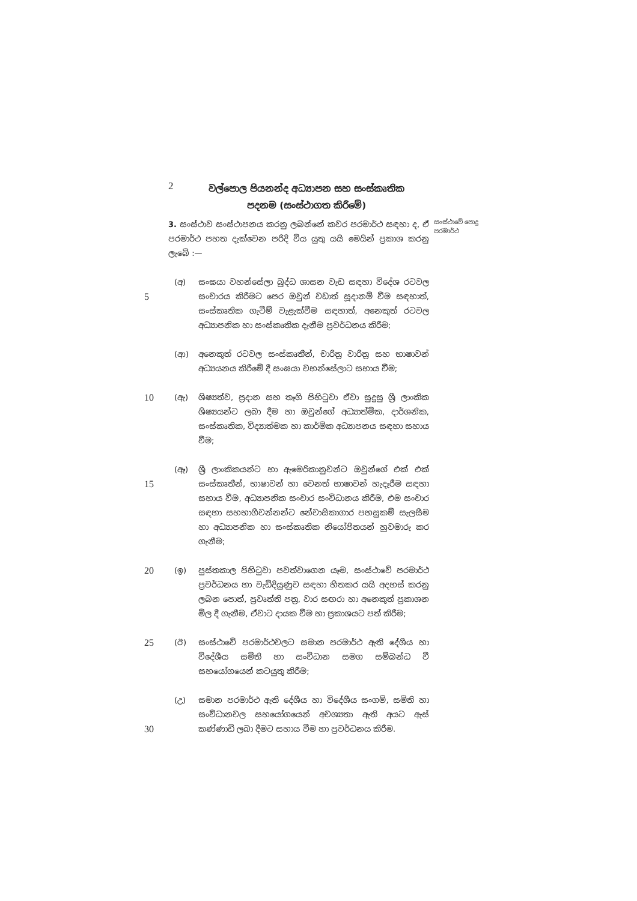2
වල්පොල පියනන්ද අධ්‍යාපන සහ සංස්කෘතික
පදනම (සංස්ථාගත කිරීමේ)
3. සංස්ථාව සංස්ථාපනය කරනු ලබන්නේ කවර පරමාර්ථ සඳහා ද, ඒ පරමාර්ථ පහත දැක්වෙන පරිදි විය යුතු යයි මෙයින් ප්‍රකාශ කරනු ලැබේ :—
සංස්ථාවේ පොදු පරමාර්ථ
5
(අ) සංඝයා වහන්සේලා බුද්ධ ශාසන වැඩ සඳහා විදේශ රටවල සංචාරය කිරීමට පෙර ඔවුන් වඩාත් සූදානම් වීම සඳහාත්, සංස්කෘතික ගැටීම් වැළැක්වීම සඳහාත්, අනෙකුත් රටවල අධ්‍යාපනික හා සංස්කෘතික දැනීම ප්‍රවර්ධනය කිරීම;
(ආ) අනෙකුත් රටවල සංස්කෘතීන්, චාරිත්‍ර වාරිත්‍ර සහ භාෂාවන් අධ්‍යයනය කිරීමේ දී සංඝයා වහන්සේලාට සහාය වීම;
10
(ඇ) ශිෂ්‍යත්ව, ප්‍රදාන සහ තෑගි පිහිටුවා ඒවා සුදුසු ශ්‍රී ලාංකික ශිෂ්‍යයන්ට ලබා දීම හා ඔවුන්ගේ අධ්‍යාත්මික, දාර්ශනික, සංස්කෘතික, විද්‍යාත්මක හා කාර්මික අධ්‍යාපනය සඳහා සහාය වීම;
15
(ඈ) ශ්‍රී ලාංකිකයන්ට හා ඇමෙරිකානුවන්ට ඔවුන්ගේ එක් එක් සංස්කෘතීන්, භාෂාවන් හා වෙනත් භාෂාවන් හැදෑරීම සඳහා සහාය වීම, අධ්‍යාපනික සංචාර සංවිධානය කිරීම, එම සංචාර සඳහා සහභාගීවන්නන්ට නේවාසිකාගාර පහසුකම් සැලසීම හා අධ්‍යාපනික හා සංස්කෘතික නියෝජිතයන් හුවමාරු කර ගැනීම;
20
(ඉ) පුස්තකාල පිහිටුවා පවත්වාගෙන යෑම, සංස්ථාවේ පරමාර්ථ ප්‍රවර්ධනය හා වැඩිදියුණුව සඳහා හිතකර යයි අදහස් කරනු ලබන පොත්, ප්‍රවෘත්ති පත්‍ර, වාර සඟරා හා අනෙකුත් ප්‍රකාශන මිල දී ගැනීම, ඒවාට දායක වීම හා ප්‍රකාශයට පත් කිරීම;
25
(ඊ) සංස්ථාවේ පරමාර්ථවලට සමාන පරමාර්ථ ඇති දේශීය හා විදේශීය සමිති හා සංවිධාන සමග සම්බන්ධ වී සහයෝගයෙන් කටයුතු කිරීම;
30
(උ) සමාන පරමාර්ථ ඇති දේශීය හා විදේශීය සංගම්, සමිති හා සංවිධානවල සහයෝගයෙන් අවශ්‍යතා ඇති අයට ඇස් කණ්ණාඩි ලබා දීමට සහාය වීම හා ප්‍රවර්ධනය කිරීම.